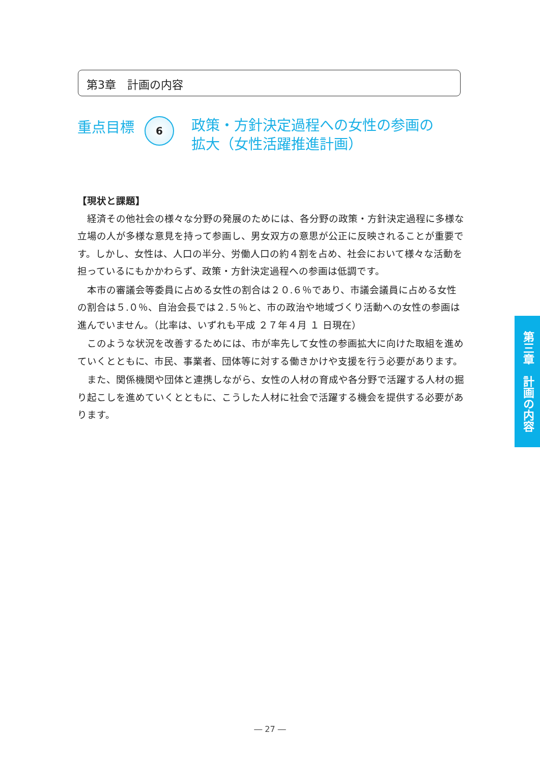第3章　計画の内容
重点目標
6
政策・方針決定過程への女性の参画の
拡大（女性活躍推進計画）
【現状と課題】
経済その他社会の様々な分野の発展のためには、各分野の政策・方針決定過程に多様な立場の人が多様な意見を持って参画し、男女双方の意思が公正に反映されることが重要です。しかし、女性は、人口の半分、労働人口の約４割を占め、社会において様々な活動を担っているにもかかわらず、政策・方針決定過程への参画は低調です。
本市の審議会等委員に占める女性の割合は２０.６％であり、市議会議員に占める女性の割合は５.０％、自治会長では２.５％と、市の政治や地域づくり活動への女性の参画は進んでいません。（比率は、いずれも平成 ２７年４月 １ 日現在）
このような状況を改善するためには、市が率先して女性の参画拡大に向けた取組を進めていくとともに、市民、事業者、団体等に対する働きかけや支援を行う必要があります。
また、関係機関や団体と連携しながら、女性の人材の育成や各分野で活躍する人材の掘り起こしを進めていくとともに、こうした人材に社会で活躍する機会を提供する必要があります。
第三章　計画の内容
― 27 ―